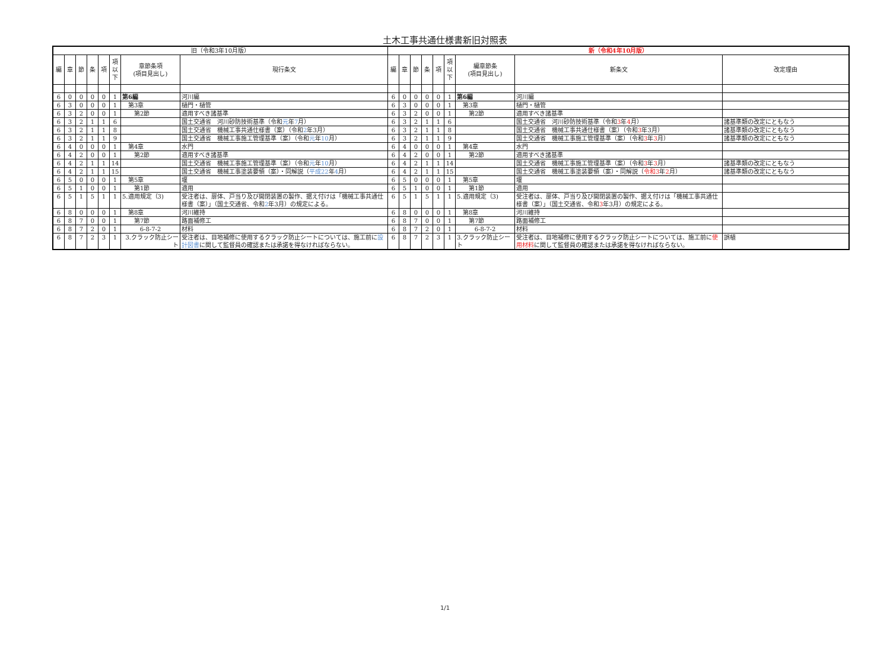土木工事共通仕様書新旧対照表
| 旧（令和3年10月版） | | | | | | | | 新（令和4年10月版） | | | | | | | | |
| --- | --- | --- | --- | --- | --- | --- | --- | --- | --- | --- | --- | --- | --- | --- | --- | --- |
| 編 | 章 | 節 | 条 | 項 | 項 以 下 | 章節条項 (項目見出し) | 現行条文 | 編 | 章 | 節 | 条 | 項 | 項 以 下 | 編章節条 (項目見出し) | 新条文 | 改定理由 |
| 6 | 0 | 0 | 0 | 0 | 1 | 第6編 | 河川編 | 6 | 0 | 0 | 0 | 0 | 1 | 第6編 | 河川編 | |
| 6 | 3 | 0 | 0 | 0 | 1 | 第3章 | 樋門・樋管 | 6 | 3 | 0 | 0 | 0 | 1 | 第3章 | 樋門・樋管 | |
| 6 | 3 | 2 | 0 | 0 | 1 | 第2節 | 適用すべき諸基準 | 6 | 3 | 2 | 0 | 0 | 1 | 第2節 | 適用すべき諸基準 | |
| 6 | 3 | 2 | 1 | 1 | 6 | | 国土交通省 河川砂防技術基準（令和 元 年 7 月） | 6 | 3 | 2 | 1 | 1 | 6 | | 国土交通省 河川砂防技術基準（令和 3 年 4 月） | 諸基準類の改定にともなう |
| 6 | 3 | 2 | 1 | 1 | 8 | | 国土交通省 機械工事共通仕様書（案）（令和 2 年3月） | 6 | 3 | 2 | 1 | 1 | 8 | | 国土交通省 機械工事共通仕様書（案）（令和 3 年3月） | 諸基準類の改定にともなう |
| 6 | 3 | 2 | 1 | 1 | 9 | | 国土交通省 機械工事施工管理基準（案）（令和 元 年 10 月） | 6 | 3 | 2 | 1 | 1 | 9 | | 国土交通省 機械工事施工管理基準（案）（令和 3 年 3 月） | 諸基準類の改定にともなう |
| 6 | 4 | 0 | 0 | 0 | 1 | 第4章 | 水門 | 6 | 4 | 0 | 0 | 0 | 1 | 第4章 | 水門 | |
| 6 | 4 | 2 | 0 | 0 | 1 | 第2節 | 適用すべき諸基準 | 6 | 4 | 2 | 0 | 0 | 1 | 第2節 | 適用すべき諸基準 | |
| 6 | 4 | 2 | 1 | 1 | 14 | | 国土交通省 機械工事施工管理基準（案）（令和 元 年 10 月） | 6 | 4 | 2 | 1 | 1 | 14 | | 国土交通省 機械工事施工管理基準（案）（令和 3 年 3 月） | 諸基準類の改定にともなう |
| 6 | 4 | 2 | 1 | 1 | 15 | | 国土交通省 機械工事塗装要領（案）・同解説（ 平成22 年 4 月） | 6 | 4 | 2 | 1 | 1 | 15 | | 国土交通省 機械工事塗装要領（案）・同解説（ 令和3 年 2 月） | 諸基準類の改定にともなう |
| 6 | 5 | 0 | 0 | 0 | 1 | 第5章 | 堰 | 6 | 5 | 0 | 0 | 0 | 1 | 第5章 | 堰 | |
| 6 | 5 | 1 | 0 | 0 | 1 | 第1節 | 適用 | 6 | 5 | 1 | 0 | 0 | 1 | 第1節 | 適用 | |
| 6 | 5 | 1 | 5 | 1 | 1 | 5.適用規定（3) | 受注者は、扉体、戸当り及び開閉装置の製作、据え付けは「機械工事共通仕様書（案）」（国土交通省、令和 2 年3月）の規定による。 | 6 | 5 | 1 | 5 | 1 | 1 | 5.適用規定（3) | 受注者は、扉体、戸当り及び開閉装置の製作、据え付けは「機械工事共通仕様書（案）」（国土交通省、令和 3 年3月）の規定による。 | |
| 6 | 8 | 0 | 0 | 0 | 1 | 第8章 | 河川維持 | 6 | 8 | 0 | 0 | 0 | 1 | 第8章 | 河川維持 | |
| 6 | 8 | 7 | 0 | 0 | 1 | 第7節 | 路面補修工 | 6 | 8 | 7 | 0 | 0 | 1 | 第7節 | 路面補修工 | |
| 6 | 8 | 7 | 2 | 0 | 1 | 6-8-7-2 | 材料 | 6 | 8 | 7 | 2 | 0 | 1 | 6-8-7-2 | 材料 | |
| 6 | 8 | 7 | 2 | 3 | 1 | 3.クラック防止シート | 受注者は、目地補修に使用するクラック防止シートについては、施工前に 設計図書 に関して監督員の確認または承諾を得なければならない。 | 6 | 8 | 7 | 2 | 3 | 1 | 3.クラック防止シート | 受注者は、目地補修に使用するクラック防止シートについては、施工前に 使用材料 に関して監督員の確認または承諾を得なければならない。 | 誤植 |
1/1